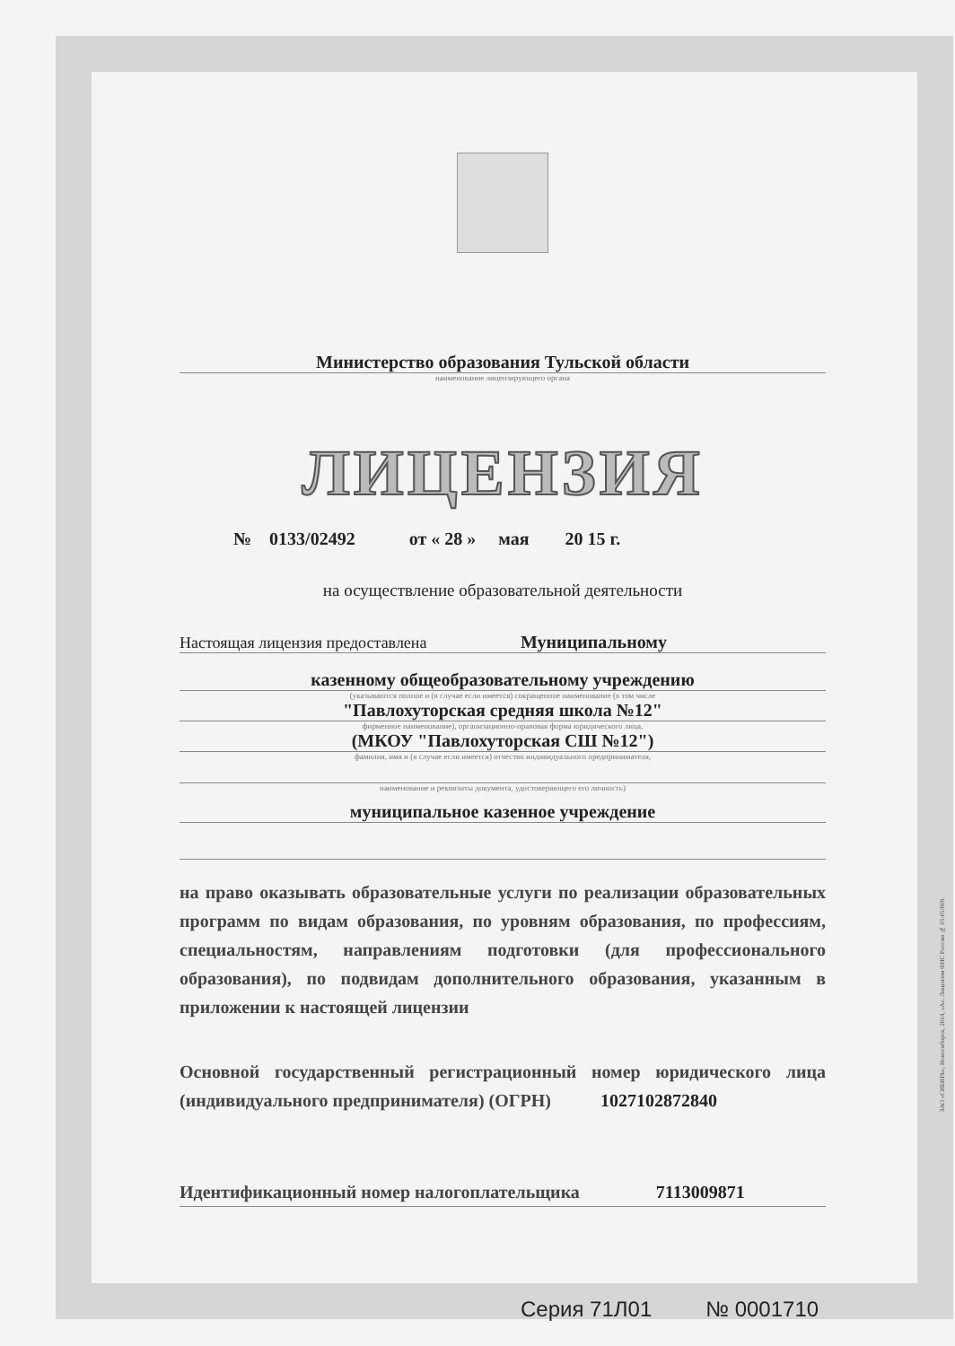Министерство образования Тульской области
наименование лицензирующего органа
ЛИЦЕНЗИЯ
№ 0133/02492 от « 28 » мая 20 15 г.
на осуществление образовательной деятельности
Настоящая лицензия предоставлена Муниципальному
казенному общеобразовательному учреждению
(указываются полное и (в случае если имеется) сокращенное наименование (в том числе
"Павлохуторская средняя школа №12"
фирменное наименование), организационно-правовая форма юридического лица,
(МКОУ "Павлохуторская СШ №12")
фамилия, имя и (в случае если имеется) отчество индивидуального предпринимателя,
наименование и реквизиты документа, удостоверяющего его личность)
муниципальное казенное учреждение
на право оказывать образовательные услуги по реализации образовательных программ по видам образования, по уровням образования, по профессиям, специальностям, направлениям подготовки (для профессионального образования), по подвидам дополнительного образования, указанным в приложении к настоящей лицензии
Основной государственный регистрационный номер юридического лица (индивидуального предпринимателя) (ОГРН) 1027102872840
Идентификационный номер налогоплательщика 7113009871
Серия 71Л01 № 0001710
ЗАО «СИБИРЬ», Новосибирск, 2014, «А». Лицензия ФНС России № 05-05/008.